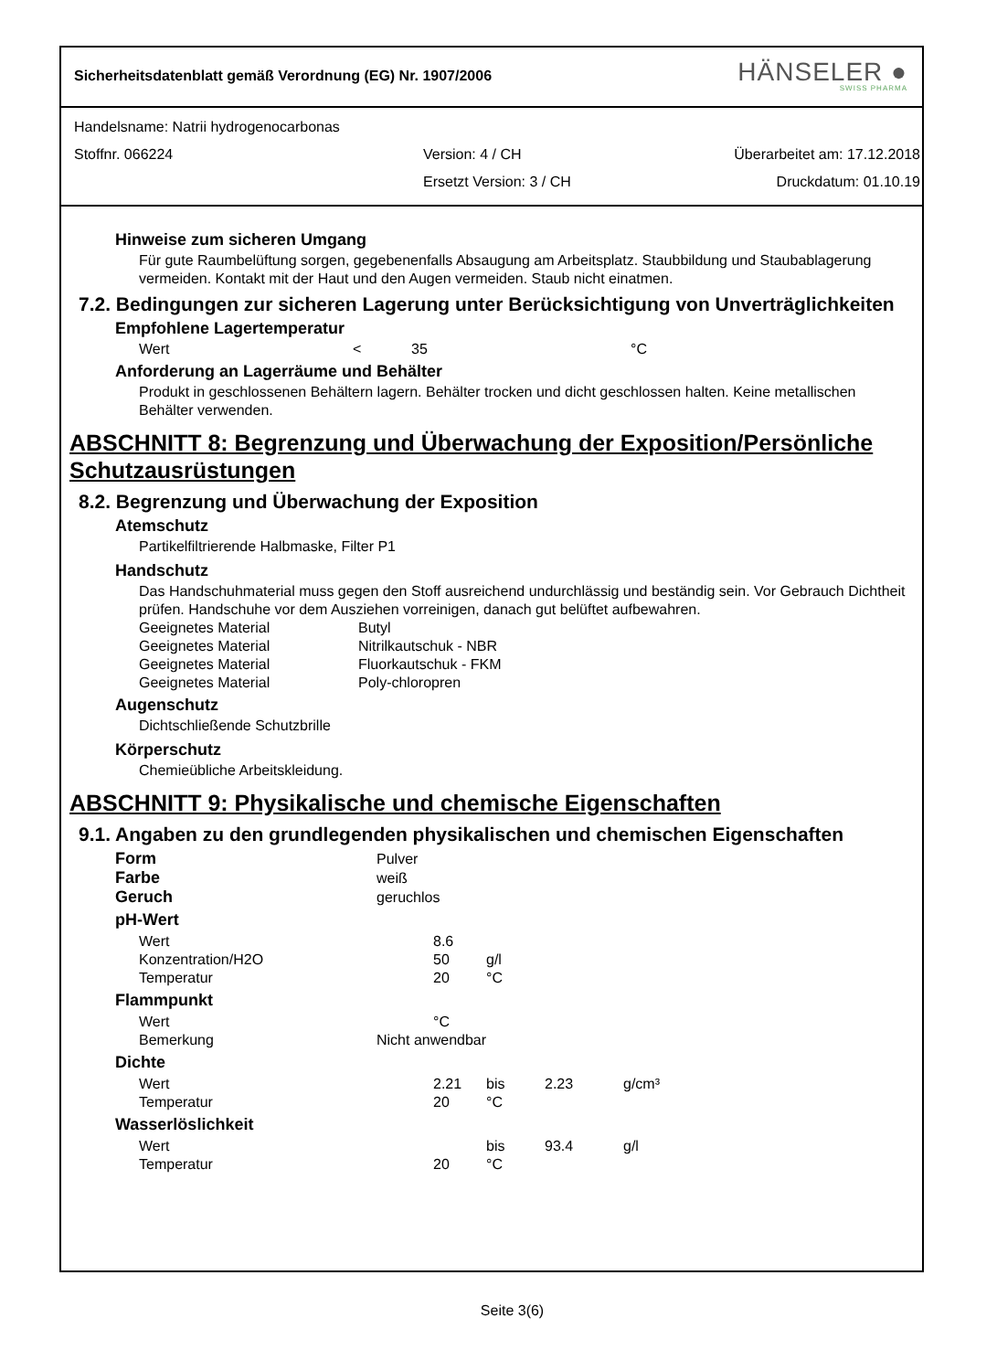Sicherheitsdatenblatt gemäß Verordnung (EG) Nr. 1907/2006
HÄNSELER ●
SWISS PHARMA
Handelsname: Natrii hydrogenocarbonas
Stoffnr. 066224 Version: 4 / CH Überarbeitet am: 17.12.2018
Ersetzt Version: 3 / CH Druckdatum: 01.10.19
Hinweise zum sicheren Umgang
Für gute Raumbelüftung sorgen, gegebenenfalls Absaugung am Arbeitsplatz. Staubbildung und Staubablagerung vermeiden. Kontakt mit der Haut und den Augen vermeiden. Staub nicht einatmen.
7.2. Bedingungen zur sicheren Lagerung unter Berücksichtigung von Unverträglichkeiten
Empfohlene Lagertemperatur
| Wert | < | 35 | °C |
Anforderung an Lagerräume und Behälter
Produkt in geschlossenen Behältern lagern. Behälter trocken und dicht geschlossen halten. Keine metallischen Behälter verwenden.
ABSCHNITT 8: Begrenzung und Überwachung der Exposition/Persönliche Schutzausrüstungen
8.2. Begrenzung und Überwachung der Exposition
Atemschutz
Partikelfiltrierende Halbmaske, Filter P1
Handschutz
Das Handschuhmaterial muss gegen den Stoff ausreichend undurchlässig und beständig sein. Vor Gebrauch Dichtheit prüfen. Handschuhe vor dem Ausziehen vorreinigen, danach gut belüftet aufbewahren.
| Geeignetes Material | Butyl |
| Geeignetes Material | Nitrilkautschuk - NBR |
| Geeignetes Material | Fluorkautschuk - FKM |
| Geeignetes Material | Poly-chloropren |
Augenschutz
Dichtschließende Schutzbrille
Körperschutz
Chemieübliche Arbeitskleidung.
ABSCHNITT 9: Physikalische und chemische Eigenschaften
9.1. Angaben zu den grundlegenden physikalischen und chemischen Eigenschaften
| Form | Pulver | | | |
| Farbe | weiß | | | |
| Geruch | geruchlos | | | |
| pH-Wert | | | | |
| Wert | 8.6 | | | |
| Konzentration/H2O | 50 | g/l | | |
| Temperatur | 20 | °C | | |
| Flammpunkt | | | | |
| Wert | °C | | | |
| Bemerkung | Nicht anwendbar | | | |
| Dichte | | | | |
| Wert | 2.21 | bis | 2.23 | g/cm³ |
| Temperatur | 20 | °C | | |
| Wasserlöslichkeit | | | | |
| Wert | | bis | 93.4 | g/l |
| Temperatur | 20 | °C | | |
Seite 3(6)